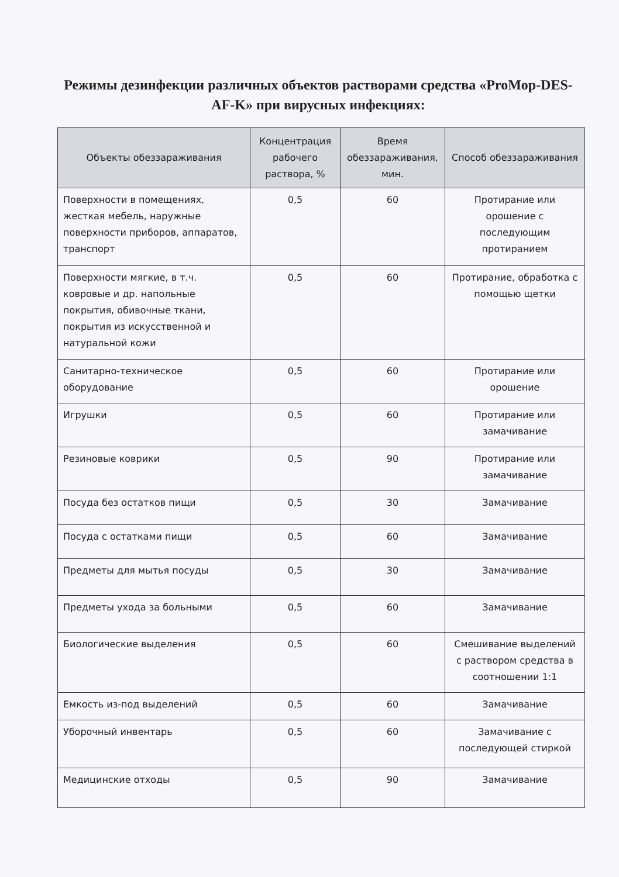Режимы дезинфекции различных объектов растворами средства «ProMop-DES-AF-K» при вирусных инфекциях:
| Объекты обеззараживания | Концентрация рабочего раствора, % | Время обеззараживания, мин. | Способ обеззараживания |
| --- | --- | --- | --- |
| Поверхности в помещениях, жесткая мебель, наружные поверхности приборов, аппаратов, транспорт | 0,5 | 60 | Протирание или орошение с последующим протиранием |
| Поверхности мягкие, в т.ч. ковровые и др. напольные покрытия, обивочные ткани, покрытия из искусственной и натуральной кожи | 0,5 | 60 | Протирание, обработка с помощью щетки |
| Санитарно-техническое оборудование | 0,5 | 60 | Протирание или орошение |
| Игрушки | 0,5 | 60 | Протирание или замачивание |
| Резиновые коврики | 0,5 | 90 | Протирание или замачивание |
| Посуда без остатков пищи | 0,5 | 30 | Замачивание |
| Посуда с остатками пищи | 0,5 | 60 | Замачивание |
| Предметы для мытья посуды | 0,5 | 30 | Замачивание |
| Предметы ухода за больными | 0,5 | 60 | Замачивание |
| Биологические выделения | 0,5 | 60 | Смешивание выделений с раствором средства в соотношении 1:1 |
| Емкость из-под выделений | 0,5 | 60 | Замачивание |
| Уборочный инвентарь | 0,5 | 60 | Замачивание с последующей стиркой |
| Медицинские отходы | 0,5 | 90 | Замачивание |